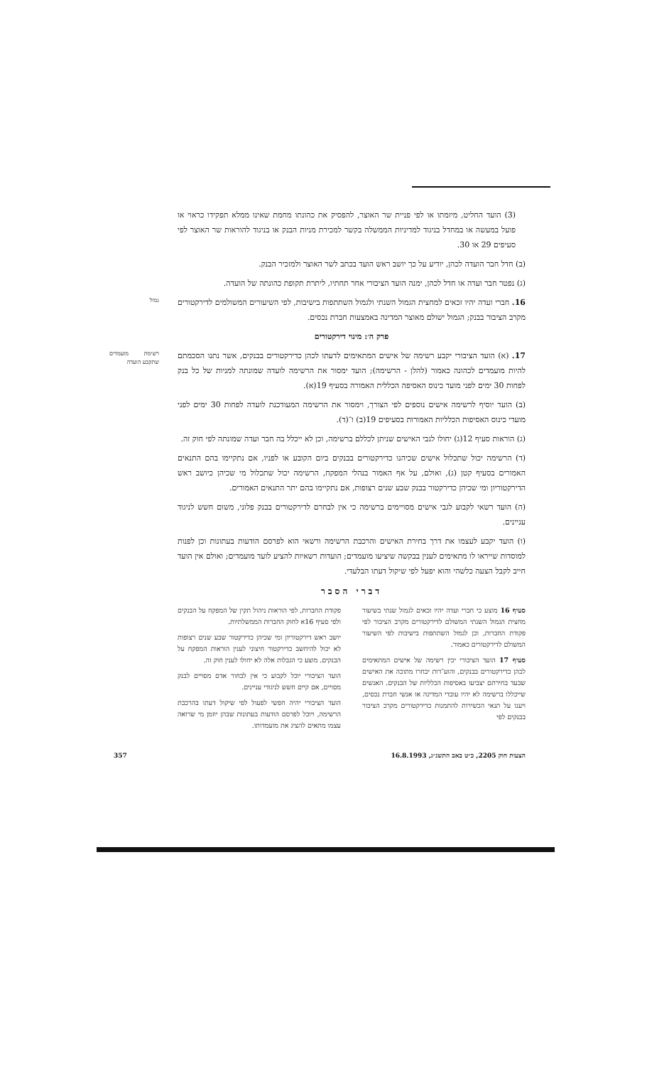(3) הועד החליט, מיזמתו או לפי פניית שר האוצר, להפסיק את כהונתו מחמת שאינו ממלא תפקידו כראוי או פועל במעשה או במחדל בניגוד למדיניות הממשלה בקשר למכירת מניות הבנק או בניגוד להוראות שר האוצר לפי סעיפים 29 או 30.
(ב) חדל חבר הועדה לכהן, יודיע על כך יושב ראש הועד בכתב לשר האוצר ולמזכיר הבנק.
(ג) נפטר חבר ועדה או חדל לכהן, ימנה הועד הציבורי אחר תחתיו, ליתרת תקופת כהונתה של הועדה.
גמול
16. חברי ועדה יהיו זכאים למחצית הגמול השנתי ולגמול השתתפות בישיבות, לפי השיעורים המשולמים לדירקטורים מקרב הציבור בבנק; הגמול ישולם מאוצר המדינה באמצעות חברת נכסים.
פרק ה׳: מינוי דירקטורים
רשימת מועמדים שתקבע הועדה
17. (א) הועד הציבורי יקבע רשימה של אישים המתאימים לדעתו לכהן כדירקטורים בבנקים, אשר נתנו הסכמתם להיות מועמדים לכהונה כאמור (להלן - הרשימה); הועד ימסור את הרשימה לועדה שמונתה למניות של כל בנק לפחות 30 ימים לפני מועד כינוס האסיפה הכללית האמורה בסעיף 19(א).
(ב) הועד יוסיף לרשימה אישים נוספים לפי הצורך, וימסור את הרשימה המעודכנת לועדה לפחות 30 ימים לפני מועדי כינוס האסיפות הכלליות האמורות בסעיפים 19(ב) ו־(ד).
(ג) הוראות סעיף 12(ג) יחולו לגבי האישים שניתן לכללם ברשימה, וכן לא ייכלל בה חבר ועדה שמונתה לפי חוק זה.
(ד) הרשימה יכול שתכלול אישים שכיהנו כדירקטורים בבנקים ביום הקובע או לפניו, אם נתקיימו בהם התנאים האמורים בסעיף קטן (ג), ואולם, על אף האמור בנהלי המפקח, הרשימה יכול שתכלול מי שכיהן כיושב ראש הדירקטוריון ומי שכיהן כדירקטור בבנק שבע שנים רצופות, אם נתקיימו בהם יתר התנאים האמורים.
(ה) הועד רשאי לקבוע לגבי אישים מסויימים ברשימה כי אין לבחרם לדירקטורים בבנק פלוני, משום חשש לניגוד עניינים.
(ו) הועד יקבע לעצמו את דרך בחירת האישים והרכבת הרשימה ורשאי הוא לפרסם הודעות בעתונות וכן לפנות למוסדות שייראו לו מתאימים לענין בבקשה שיציעו מועמדים; הועדות רשאיות להציע לועד מועמדים; ואולם אין הועד חייב לקבל הצעה כלשהי והוא יפעל לפי שיקול דעתו הבלעדי.
דברי הסבר
סעיף 16 מוצע כי חברי ועדה יהיו זכאים לגמול שנתי בשיעור מחצית הגמול השנתי המשולם לדירקטורים מקרב הציבור לפי פקודת החברות, וכן לגמול השתתפות בישיבות לפי השיעור המשולם לדירקטורים כאמור.
סעיף 17 הועד הציבורי יכין רשימה של אישים המתאימים לכהן כדירקטורים בבנקים, והוע־דות יבחרו מתוכה את האישים שבעד בחירתם יצביעו באסיפות הכלליות של הבנקים. האנשים שייכללו ברשימה לא יהיו עובדי המדינה או אנשי חברת נכסים, ויענו על תנאי הכשירות להתמנות כדירקטורים מקרב הציבור בבנקים לפי
פקודת החברות, לפי הוראות ניהול תקין של המפקח על הבנקים ולפי סעיף 16א לחוק החברות הממשלתיות.
יושב ראש דירקטוריון ומי שכיהן כדירקטור שבע שנים רצופות לא יכול להיחשב כדירקטור חיצוני לענין הוראות המפקח על הבנקים. מוצע כי הגבלות אלה לא יחולו לענין חוק זה.
הועד הציבורי יוכל לקבוע כי אין לבחור אדם מסויים לבנק מסויים, אם קיים חשש לניגודי עניינים.
הועד הציבורי יהיה חפשי לפעול לפי שיקול דעתו בהרכבת הרשימה, ויוכל לפרסם הודעות בעתונות שבהן יוזמן מי שרואה עצמו מתאים להציג את מועמדותו.
הצעות חוק 2205, כ״ט באב התשנ״ג, 16.8.1993 357